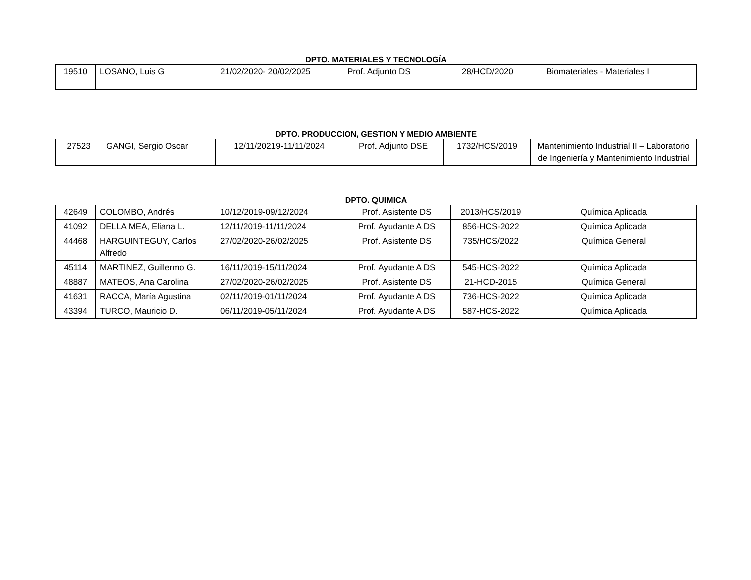DPTO. MATERIALES Y TECNOLOGÍA
| 19510 | LOSANO, Luis G | 21/02/2020- 20/02/2025 | Prof. Adjunto DS | 28/HCD/2020 | Biomateriales - Materiales I |
DPTO. PRODUCCION, GESTION Y MEDIO AMBIENTE
| 27523 | GANGI, Sergio Oscar | 12/11/20219-11/11/2024 | Prof. Adjunto DSE | 1732/HCS/2019 | Mantenimiento Industrial II – Laboratorio de Ingeniería y Mantenimiento Industrial |
DPTO. QUIMICA
| 42649 | COLOMBO, Andrés | 10/12/2019-09/12/2024 | Prof. Asistente DS | 2013/HCS/2019 | Química Aplicada |
| 41092 | DELLA MEA, Eliana L. | 12/11/2019-11/11/2024 | Prof. Ayudante A DS | 856-HCS-2022 | Química Aplicada |
| 44468 | HARGUINTEGUY, Carlos Alfredo | 27/02/2020-26/02/2025 | Prof. Asistente DS | 735/HCS/2022 | Química General |
| 45114 | MARTINEZ, Guillermo G. | 16/11/2019-15/11/2024 | Prof. Ayudante A DS | 545-HCS-2022 | Química Aplicada |
| 48887 | MATEOS, Ana Carolina | 27/02/2020-26/02/2025 | Prof. Asistente DS | 21-HCD-2015 | Química General |
| 41631 | RACCA, María Agustina | 02/11/2019-01/11/2024 | Prof. Ayudante A DS | 736-HCS-2022 | Química Aplicada |
| 43394 | TURCO, Mauricio D. | 06/11/2019-05/11/2024 | Prof. Ayudante A DS | 587-HCS-2022 | Química Aplicada |